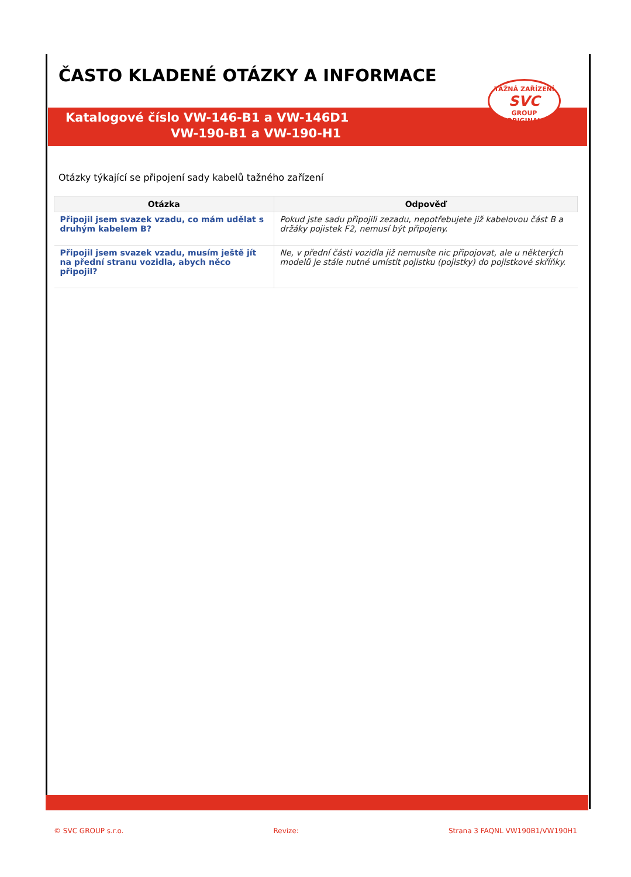ČASTO KLADENÉ OTÁZKY A INFORMACE
TAŽNÁ ZAŘÍZENÍ
SVC
GROUP
ORIGINAL
Katalogové číslo VW-146-B1 a VW-146D1
VW-190-B1 a VW-190-H1
Otázky týkající se připojení sady kabelů tažného zařízení
| Otázka | Odpověď |
| --- | --- |
| Připojil jsem svazek vzadu, co mám udělat s druhým kabelem B? | Pokud jste sadu připojili zezadu, nepotřebujete již kabelovou část B a držáky pojistek F2, nemusí být připojeny. |
| Připojil jsem svazek vzadu, musím ještě jít na přední stranu vozidla, abych něco připojil? | Ne, v přední části vozidla již nemusíte nic připojovat, ale u některých modelů je stále nutné umístit pojistku (pojistky) do pojistkové skříňky. |
© SVC GROUP s.r.o. Revize: Strana 3 FAQNL VW190B1/VW190H1